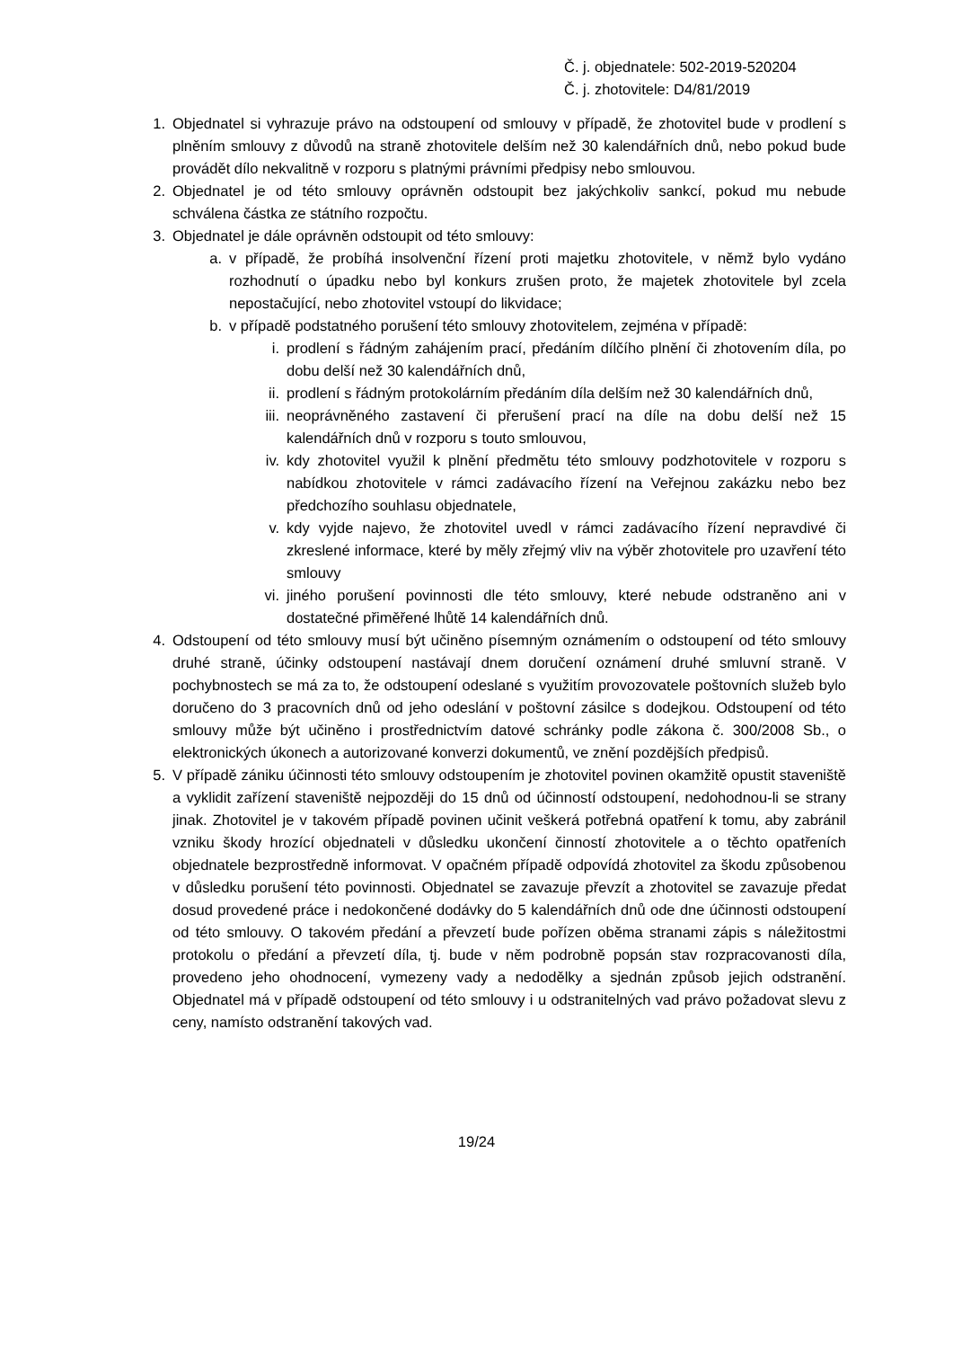Č. j. objednatele: 502-2019-520204
Č. j. zhotovitele: D4/81/2019
1. Objednatel si vyhrazuje právo na odstoupení od smlouvy v případě, že zhotovitel bude v prodlení s plněním smlouvy z důvodů na straně zhotovitele delším než 30 kalendářních dnů, nebo pokud bude provádět dílo nekvalitně v rozporu s platnými právními předpisy nebo smlouvou.
2. Objednatel je od této smlouvy oprávněn odstoupit bez jakýchkoliv sankcí, pokud mu nebude schválena částka ze státního rozpočtu.
3. Objednatel je dále oprávněn odstoupit od této smlouvy:
a. v případě, že probíhá insolvenční řízení proti majetku zhotovitele, v němž bylo vydáno rozhodnutí o úpadku nebo byl konkurs zrušen proto, že majetek zhotovitele byl zcela nepostačující, nebo zhotovitel vstoupí do likvidace;
b. v případě podstatného porušení této smlouvy zhotovitelem, zejména v případě:
i. prodlení s řádným zahájením prací, předáním dílčího plnění či zhotovením díla, po dobu delší než 30 kalendářních dnů,
ii. prodlení s řádným protokolárním předáním díla delším než 30 kalendářních dnů,
iii. neoprávněného zastavení či přerušení prací na díle na dobu delší než 15 kalendářních dnů v rozporu s touto smlouvou,
iv. kdy zhotovitel využil k plnění předmětu této smlouvy podzhotovitele v rozporu s nabídkou zhotovitele v rámci zadávacího řízení na Veřejnou zakázku nebo bez předchozího souhlasu objednatele,
v. kdy vyjde najevo, že zhotovitel uvedl v rámci zadávacího řízení nepravdivé či zkreslené informace, které by měly zřejmý vliv na výběr zhotovitele pro uzavření této smlouvy
vi. jiného porušení povinnosti dle této smlouvy, které nebude odstraněno ani v dostatečné přiměřené lhůtě 14 kalendářních dnů.
4. Odstoupení od této smlouvy musí být učiněno písemným oznámením o odstoupení od této smlouvy druhé straně, účinky odstoupení nastávají dnem doručení oznámení druhé smluvní straně. V pochybnostech se má za to, že odstoupení odeslané s využitím provozovatele poštovních služeb bylo doručeno do 3 pracovních dnů od jeho odeslání v poštovní zásilce s dodejkou. Odstoupení od této smlouvy může být učiněno i prostřednictvím datové schránky podle zákona č. 300/2008 Sb., o elektronických úkonech a autorizované konverzi dokumentů, ve znění pozdějších předpisů.
5. V případě zániku účinnosti této smlouvy odstoupením je zhotovitel povinen okamžitě opustit staveniště a vyklidit zařízení staveniště nejpozději do 15 dnů od účinností odstoupení, nedohodnou-li se strany jinak. Zhotovitel je v takovém případě povinen učinit veškerá potřebná opatření k tomu, aby zabránil vzniku škody hrozící objednateli v důsledku ukončení činností zhotovitele a o těchto opatřeních objednatele bezprostředně informovat. V opačném případě odpovídá zhotovitel za škodu způsobenou v důsledku porušení této povinnosti. Objednatel se zavazuje převzít a zhotovitel se zavazuje předat dosud provedené práce i nedokončené dodávky do 5 kalendářních dnů ode dne účinnosti odstoupení od této smlouvy. O takovém předání a převzetí bude pořízen oběma stranami zápis s náležitostmi protokolu o předání a převzetí díla, tj. bude v něm podrobně popsán stav rozpracovanosti díla, provedeno jeho ohodnocení, vymezeny vady a nedodělky a sjednán způsob jejich odstranění. Objednatel má v případě odstoupení od této smlouvy i u odstranitelných vad právo požadovat slevu z ceny, namísto odstranění takových vad.
19/24